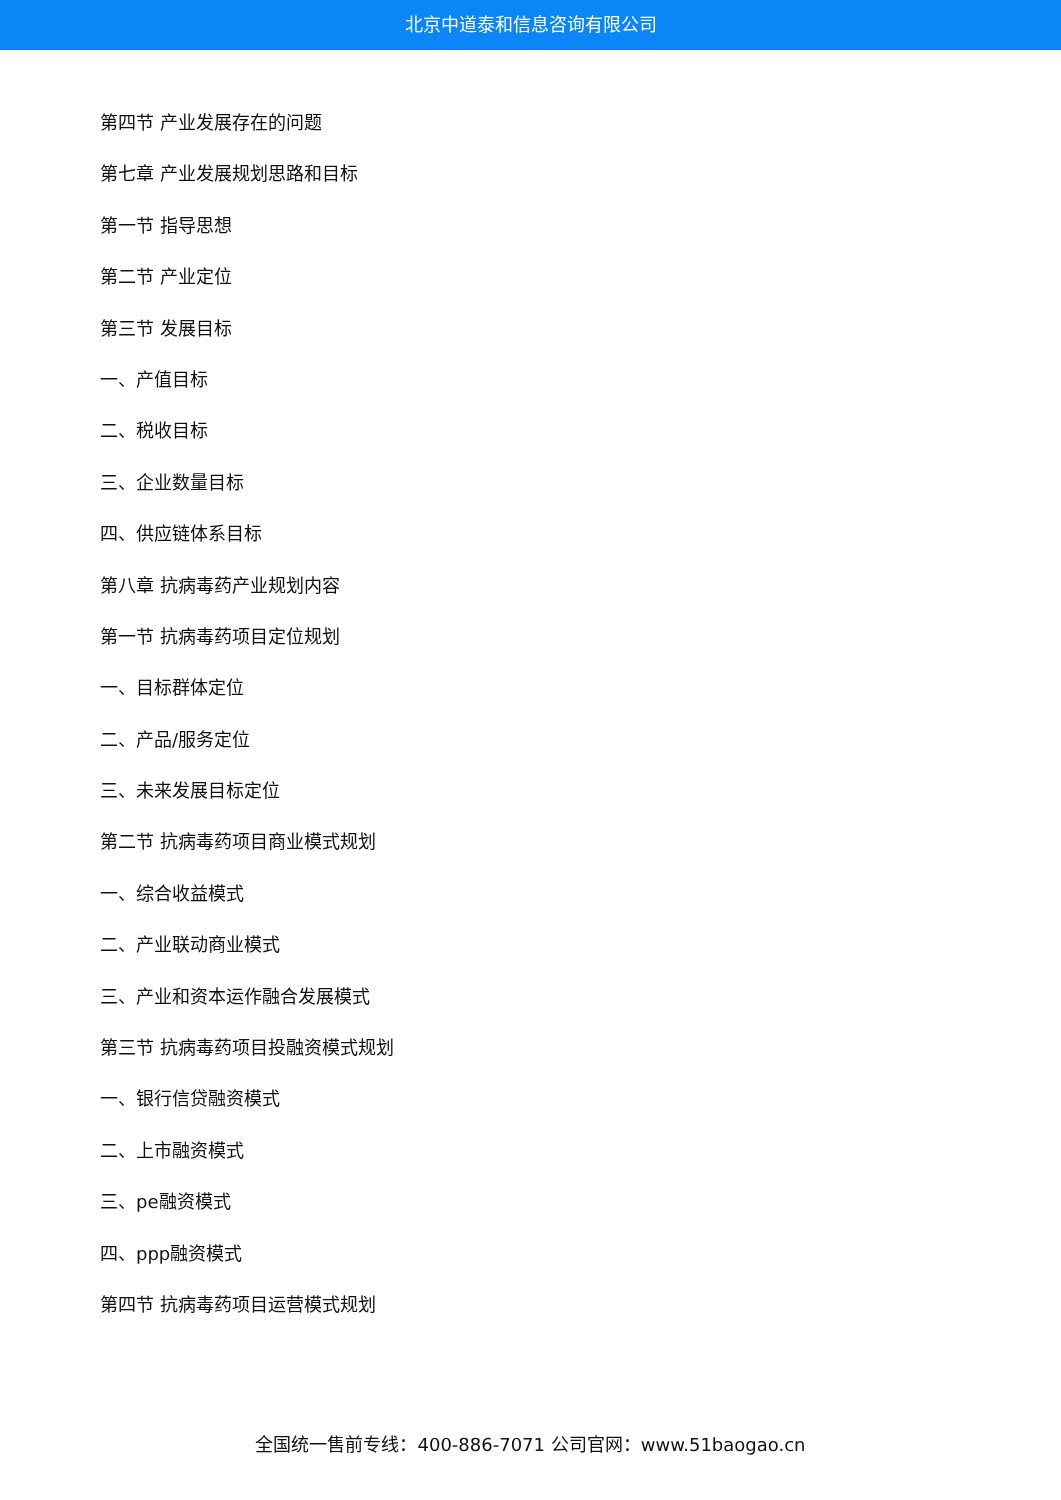北京中道泰和信息咨询有限公司
第四节 产业发展存在的问题
第七章 产业发展规划思路和目标
第一节 指导思想
第二节 产业定位
第三节 发展目标
一、产值目标
二、税收目标
三、企业数量目标
四、供应链体系目标
第八章 抗病毒药产业规划内容
第一节 抗病毒药项目定位规划
一、目标群体定位
二、产品/服务定位
三、未来发展目标定位
第二节 抗病毒药项目商业模式规划
一、综合收益模式
二、产业联动商业模式
三、产业和资本运作融合发展模式
第三节 抗病毒药项目投融资模式规划
一、银行信贷融资模式
二、上市融资模式
三、pe融资模式
四、ppp融资模式
第四节 抗病毒药项目运营模式规划
全国统一售前专线：400-886-7071 公司官网：www.51baogao.cn